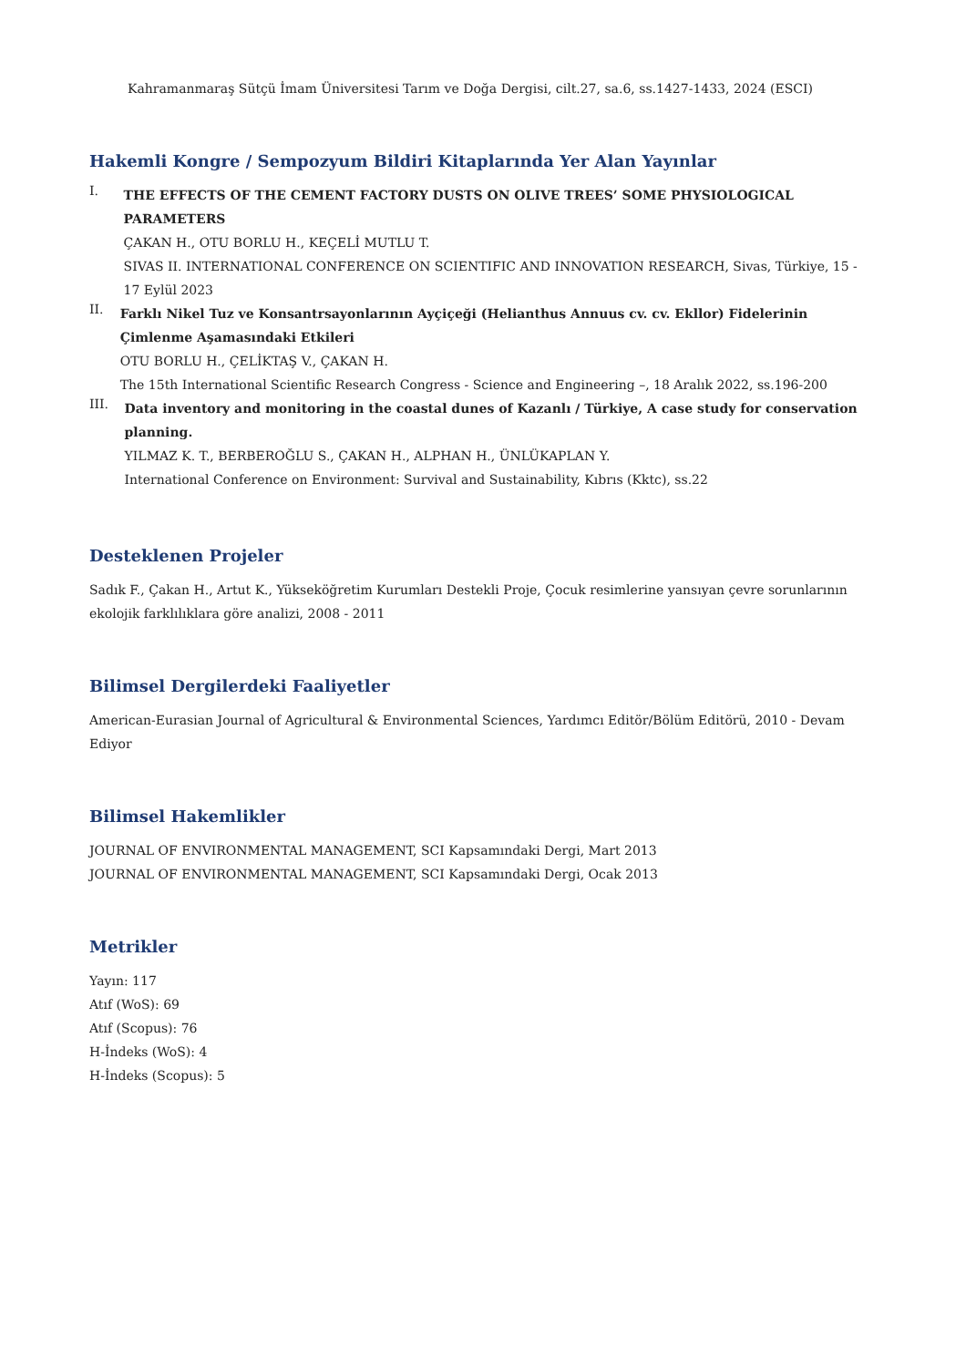Kahramanmaraş Sütçü İmam Üniversitesi Tarım ve Doğa Dergisi, cilt.27, sa.6, ss.1427-1433, 2024 (ESCI)
Hakemli Kongre / Sempozyum Bildiri Kitaplarında Yer Alan Yayınlar
I.
THE EFFECTS OF THE CEMENT FACTORY DUSTS ON OLIVE TREES’ SOME PHYSIOLOGICAL PARAMETERS
ÇAKAN H., OTU BORLU H., KEÇELİ MUTLU T.
SIVAS II. INTERNATIONAL CONFERENCE ON SCIENTIFIC AND INNOVATION RESEARCH, Sivas, Türkiye, 15 - 17 Eylül 2023
II.
Farklı Nikel Tuz ve Konsantrsayonlarının Ayçiçeği (Helianthus Annuus cv. cv. Ekllor) Fidelerinin Çimlenme Aşamasındaki Etkileri
OTU BORLU H., ÇELİKTAŞ V., ÇAKAN H.
The 15th International Scientific Research Congress - Science and Engineering –, 18 Aralık 2022, ss.196-200
III.
Data inventory and monitoring in the coastal dunes of Kazanlı / Türkiye, A case study for conservation planning.
YILMAZ K. T., BERBEROĞLU S., ÇAKAN H., ALPHAN H., ÜNLÜKAPLAN Y.
International Conference on Environment: Survival and Sustainability, Kıbrıs (Kktc), ss.22
Desteklenen Projeler
Sadık F., Çakan H., Artut K., Yükseköğretim Kurumları Destekli Proje, Çocuk resimlerine yansıyan çevre sorunlarının ekolojik farklılıklara göre analizi, 2008 - 2011
Bilimsel Dergilerdeki Faaliyetler
American-Eurasian Journal of Agricultural & Environmental Sciences, Yardımcı Editör/Bölüm Editörü, 2010 - Devam Ediyor
Bilimsel Hakemlikler
JOURNAL OF ENVIRONMENTAL MANAGEMENT, SCI Kapsamındaki Dergi, Mart 2013
JOURNAL OF ENVIRONMENTAL MANAGEMENT, SCI Kapsamındaki Dergi, Ocak 2013
Metrikler
Yayın: 117
Atıf (WoS): 69
Atıf (Scopus): 76
H-İndeks (WoS): 4
H-İndeks (Scopus): 5